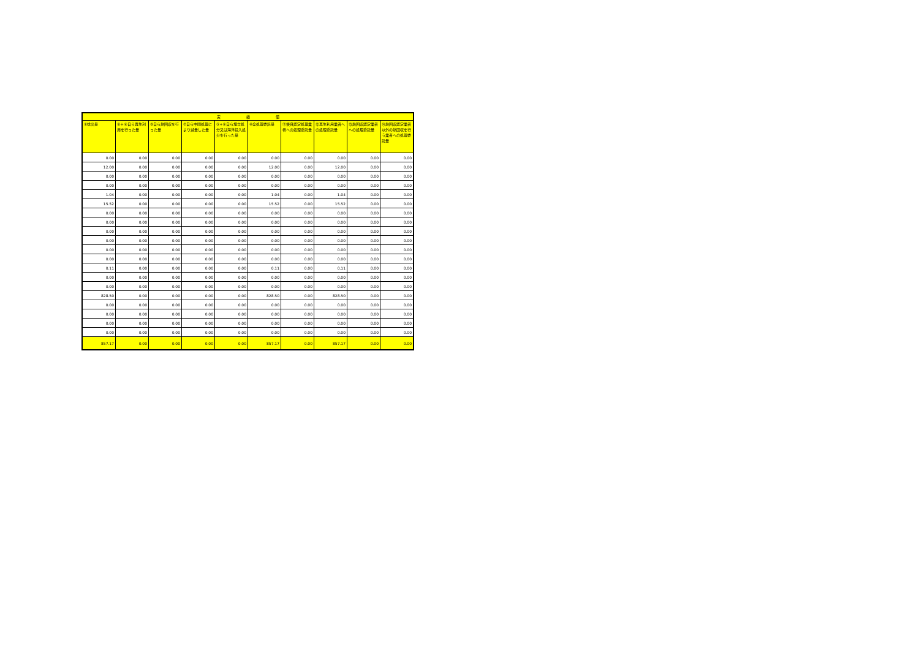| 実 績 値 | | | | | | | | | |
| --- | --- | --- | --- | --- | --- | --- | --- | --- | --- |
| ①排出量 | ②＋⑧自ら再生利用を行った量 | ⑤自ら熱回収を行った量 | ⑦自ら中間処理により減量した量 | ③+⑨自ら埋立処分又は海洋投入処分を行った量 | ⑩全処理委託量 | ⑪優良認定処理業者への処理委託量 | ⑫再生利用業者への処理委託量 | ⑬熱回収認定業者への処理委託量 | ⑭熱回収認定業者以外の熱回収を行う業者への処理委託量 |
| 0.00 | 0.00 | 0.00 | 0.00 | 0.00 | 0.00 | 0.00 | 0.00 | 0.00 | 0.00 |
| 12.00 | 0.00 | 0.00 | 0.00 | 0.00 | 12.00 | 0.00 | 12.00 | 0.00 | 0.00 |
| 0.00 | 0.00 | 0.00 | 0.00 | 0.00 | 0.00 | 0.00 | 0.00 | 0.00 | 0.00 |
| 0.00 | 0.00 | 0.00 | 0.00 | 0.00 | 0.00 | 0.00 | 0.00 | 0.00 | 0.00 |
| 1.04 | 0.00 | 0.00 | 0.00 | 0.00 | 1.04 | 0.00 | 1.04 | 0.00 | 0.00 |
| 15.52 | 0.00 | 0.00 | 0.00 | 0.00 | 15.52 | 0.00 | 15.52 | 0.00 | 0.00 |
| 0.00 | 0.00 | 0.00 | 0.00 | 0.00 | 0.00 | 0.00 | 0.00 | 0.00 | 0.00 |
| 0.00 | 0.00 | 0.00 | 0.00 | 0.00 | 0.00 | 0.00 | 0.00 | 0.00 | 0.00 |
| 0.00 | 0.00 | 0.00 | 0.00 | 0.00 | 0.00 | 0.00 | 0.00 | 0.00 | 0.00 |
| 0.00 | 0.00 | 0.00 | 0.00 | 0.00 | 0.00 | 0.00 | 0.00 | 0.00 | 0.00 |
| 0.00 | 0.00 | 0.00 | 0.00 | 0.00 | 0.00 | 0.00 | 0.00 | 0.00 | 0.00 |
| 0.00 | 0.00 | 0.00 | 0.00 | 0.00 | 0.00 | 0.00 | 0.00 | 0.00 | 0.00 |
| 0.11 | 0.00 | 0.00 | 0.00 | 0.00 | 0.11 | 0.00 | 0.11 | 0.00 | 0.00 |
| 0.00 | 0.00 | 0.00 | 0.00 | 0.00 | 0.00 | 0.00 | 0.00 | 0.00 | 0.00 |
| 0.00 | 0.00 | 0.00 | 0.00 | 0.00 | 0.00 | 0.00 | 0.00 | 0.00 | 0.00 |
| 828.50 | 0.00 | 0.00 | 0.00 | 0.00 | 828.50 | 0.00 | 828.50 | 0.00 | 0.00 |
| 0.00 | 0.00 | 0.00 | 0.00 | 0.00 | 0.00 | 0.00 | 0.00 | 0.00 | 0.00 |
| 0.00 | 0.00 | 0.00 | 0.00 | 0.00 | 0.00 | 0.00 | 0.00 | 0.00 | 0.00 |
| 0.00 | 0.00 | 0.00 | 0.00 | 0.00 | 0.00 | 0.00 | 0.00 | 0.00 | 0.00 |
| 0.00 | 0.00 | 0.00 | 0.00 | 0.00 | 0.00 | 0.00 | 0.00 | 0.00 | 0.00 |
| 857.17 | 0.00 | 0.00 | 0.00 | 0.00 | 857.17 | 0.00 | 857.17 | 0.00 | 0.00 |